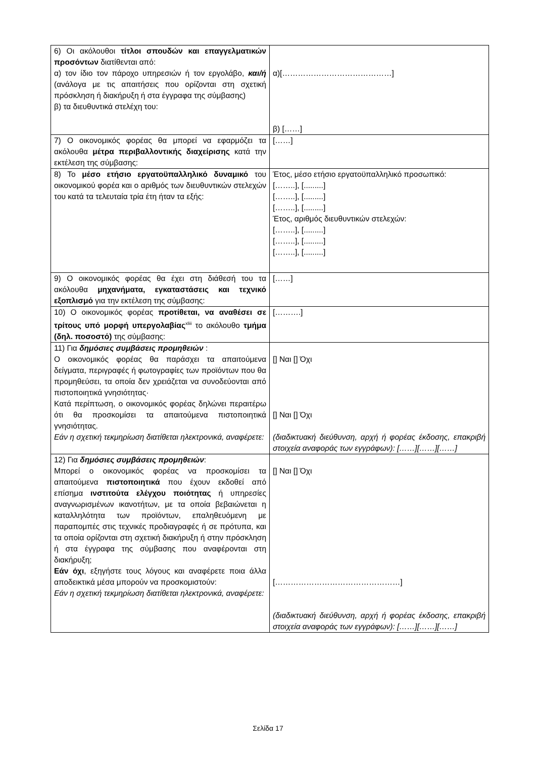| 6) Οι ακόλουθοι τίτλοι σπουδών και επαγγελματικών προσόντων διατίθενται από: α) τον ίδιο τον πάροχο υπηρεσιών ή τον εργολάβο, και/ή (ανάλογα με τις απαιτήσεις που ορίζονται στη σχετική πρόσκληση ή διακήρυξη ή στα έγγραφα της σύμβασης) β) τα διευθυντικά στελέχη του: | α)[……………………………………] β) [……] |
| 7) Ο οικονομικός φορέας θα μπορεί να εφαρμόζει τα ακόλουθα μέτρα περιβαλλοντικής διαχείρισης κατά την εκτέλεση της σύμβασης: | [……] |
| 8) Το μέσο ετήσιο εργατοϋπαλληλικό δυναμικό του οικονομικού φορέα και ο αριθμός των διευθυντικών στελεχών του κατά τα τελευταία τρία έτη ήταν τα εξής: | Έτος, μέσο ετήσιο εργατοϋπαλληλικό προσωπικό: [……..], [.........] [……..], [.........] [……..], [.........] Έτος, αριθμός διευθυντικών στελεχών: [……..], [.........] [……..], [.........] [……..], [.........] |
| 9) Ο οικονομικός φορέας θα έχει στη διάθεσή του τα ακόλουθα μηχανήματα, εγκαταστάσεις και τεχνικό εξοπλισμό για την εκτέλεση της σύμβασης: | [……] |
| 10) Ο οικονομικός φορέας προτίθεται, να αναθέσει σε τρίτους υπό μορφή υπεργολαβίας<sup>xliii</sup> το ακόλουθο τμήμα (δηλ. ποσοστό) της σύμβασης: | [……….] |
| 11) Για δημόσιες συμβάσεις προμηθειών : Ο οικονομικός φορέας θα παράσχει τα απαιτούμενα δείγματα, περιγραφές ή φωτογραφίες των προϊόντων που θα προμηθεύσει, τα οποία δεν χρειάζεται να συνοδεύονται από πιστοποιητικά γνησιότητας· Κατά περίπτωση, ο οικονομικός φορέας δηλώνει περαιτέρω ότι θα προσκομίσει τα απαιτούμενα πιστοποιητικά γνησιότητας. Εάν η σχετική τεκμηρίωση διατίθεται ηλεκτρονικά, αναφέρετε: | [] Ναι [] Όχι [] Ναι [] Όχι (διαδικτυακή διεύθυνση, αρχή ή φορέας έκδοσης, επακριβή στοιχεία αναφοράς των εγγράφων): [……][……][……] |
| 12) Για δημόσιες συμβάσεις προμηθειών : Μπορεί ο οικονομικός φορέας να προσκομίσει τα απαιτούμενα πιστοποιητικά που έχουν εκδοθεί από επίσημα ινστιτούτα ελέγχου ποιότητας ή υπηρεσίες αναγνωρισμένων ικανοτήτων, με τα οποία βεβαιώνεται η καταλληλότητα των προϊόντων, επαληθευόμενη με παραπομπές στις τεχνικές προδιαγραφές ή σε πρότυπα, και τα οποία ορίζονται στη σχετική διακήρυξη ή στην πρόσκληση ή στα έγγραφα της σύμβασης που αναφέρονται στη διακήρυξη; Εάν όχι , εξηγήστε τους λόγους και αναφέρετε ποια άλλα αποδεικτικά μέσα μπορούν να προσκομιστούν: Εάν η σχετική τεκμηρίωση διατίθεται ηλεκτρονικά, αναφέρετε: | [] Ναι [] Όχι […………………………………………] (διαδικτυακή διεύθυνση, αρχή ή φορέας έκδοσης, επακριβή στοιχεία αναφοράς των εγγράφων): [……][……][……] |
Σελίδα 17